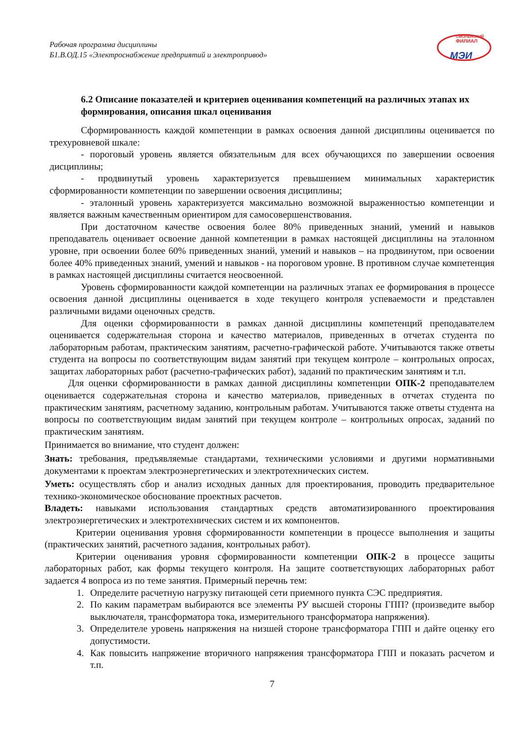Рабочая программа дисциплины
Б1.В.ОД.15 «Электроснабжение предприятий и электропривод»
СМОЛЕНСКИЙ
ФИЛИАЛ
МЭИ
6.2 Описание показателей и критериев оценивания компетенций на различных этапах их формирования, описания шкал оценивания
Сформированность каждой компетенции в рамках освоения данной дисциплины оценивается по трехуровневой шкале:
- пороговый уровень является обязательным для всех обучающихся по завершении освоения дисциплины;
- продвинутый уровень характеризуется превышением минимальных характеристик сформированности компетенции по завершении освоения дисциплины;
- эталонный уровень характеризуется максимально возможной выраженностью компетенции и является важным качественным ориентиром для самосовершенствования.
При достаточном качестве освоения более 80% приведенных знаний, умений и навыков преподаватель оценивает освоение данной компетенции в рамках настоящей дисциплины на эталонном уровне, при освоении более 60% приведенных знаний, умений и навыков – на продвинутом, при освоении более 40% приведенных знаний, умений и навыков - на пороговом уровне. В противном случае компетенция в рамках настоящей дисциплины считается неосвоенной.
Уровень сформированности каждой компетенции на различных этапах ее формирования в процессе освоения данной дисциплины оценивается в ходе текущего контроля успеваемости и представлен различными видами оценочных средств.
Для оценки сформированности в рамках данной дисциплины компетенций преподавателем оценивается содержательная сторона и качество материалов, приведенных в отчетах студента по лабораторным работам, практическим занятиям, расчетно-графической работе. Учитываются также ответы студента на вопросы по соответствующим видам занятий при текущем контроле – контрольных опросах, защитах лабораторных работ (расчетно-графических работ), заданий по практическим занятиям и т.п.
Для оценки сформированности в рамках данной дисциплины компетенции ОПК-2 преподавателем оценивается содержательная сторона и качество материалов, приведенных в отчетах студента по практическим занятиям, расчетному заданию, контрольным работам. Учитываются также ответы студента на вопросы по соответствующим видам занятий при текущем контроле – контрольных опросах, заданий по практическим занятиям.
Принимается во внимание, что студент должен:
Знать: требования, предъявляемые стандартами, техническими условиями и другими нормативными документами к проектам электроэнергетических и электротехнических систем.
Уметь: осуществлять сбор и анализ исходных данных для проектирования, проводить предварительное технико-экономическое обоснование проектных расчетов.
Владеть: навыками использования стандартных средств автоматизированного проектирования электроэнергетических и электротехнических систем и их компонентов.
Критерии оценивания уровня сформированности компетенции в процессе выполнения и защиты (практических занятий, расчетного задания, контрольных работ).
Критерии оценивания уровня сформированности компетенции ОПК-2 в процессе защиты лабораторных работ, как формы текущего контроля. На защите соответствующих лабораторных работ задается 4 вопроса из по теме занятия. Примерный перечнь тем:
1. Определите расчетную нагрузку питающей сети приемного пункта СЭС предприятия.
2. По каким параметрам выбираются все элементы РУ высшей стороны ГПП? (произведите выбор выключателя, трансформатора тока, измерительного трансформатора напряжения).
3. Определителе уровень напряжения на низшей стороне трансформатора ГПП и дайте оценку его допустимости.
4. Как повысить напряжение вторичного напряжения трансформатора ГПП и показать расчетом и т.п.
7